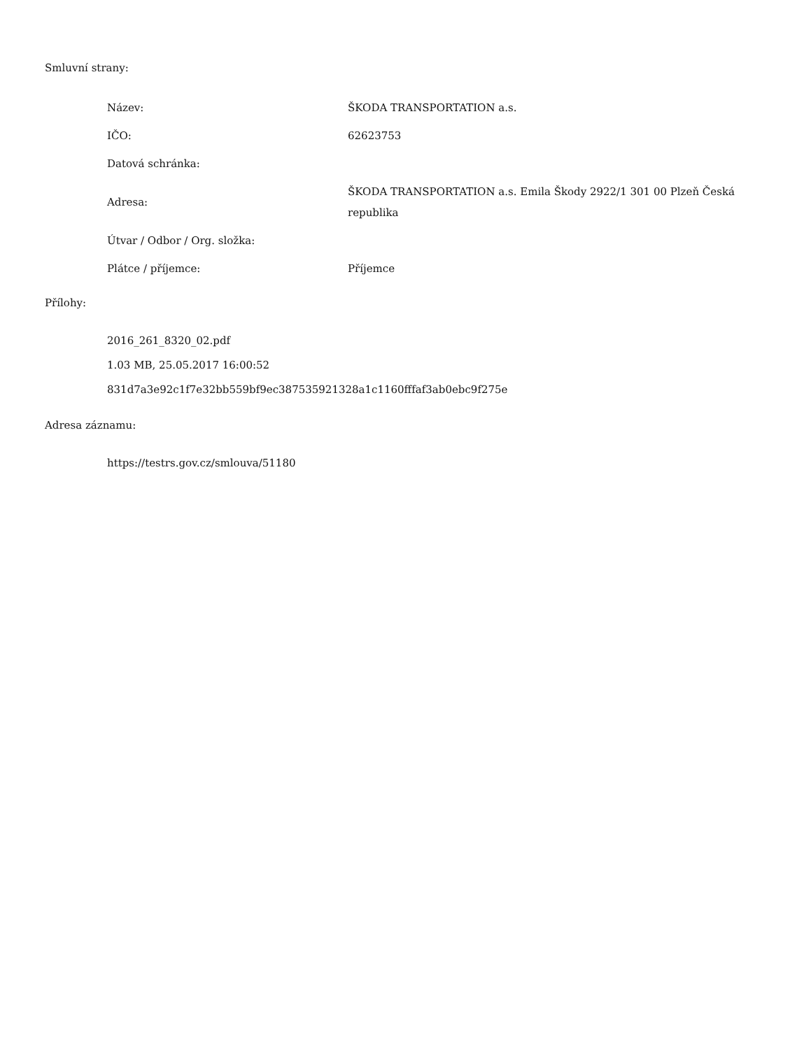Smluvní strany:
| Název: | ŠKODA TRANSPORTATION a.s. |
| IČO: | 62623753 |
| Datová schránka: | |
| Adresa: | ŠKODA TRANSPORTATION a.s. Emila Škody 2922/1 301 00 Plzeň Česká republika |
| Útvar / Odbor / Org. složka: | |
| Plátce / příjemce: | Příjemce |
Přílohy:
2016_261_8320_02.pdf
1.03 MB, 25.05.2017 16:00:52
831d7a3e92c1f7e32bb559bf9ec387535921328a1c1160fffaf3ab0ebc9f275e
Adresa záznamu:
https://testrs.gov.cz/smlouva/51180